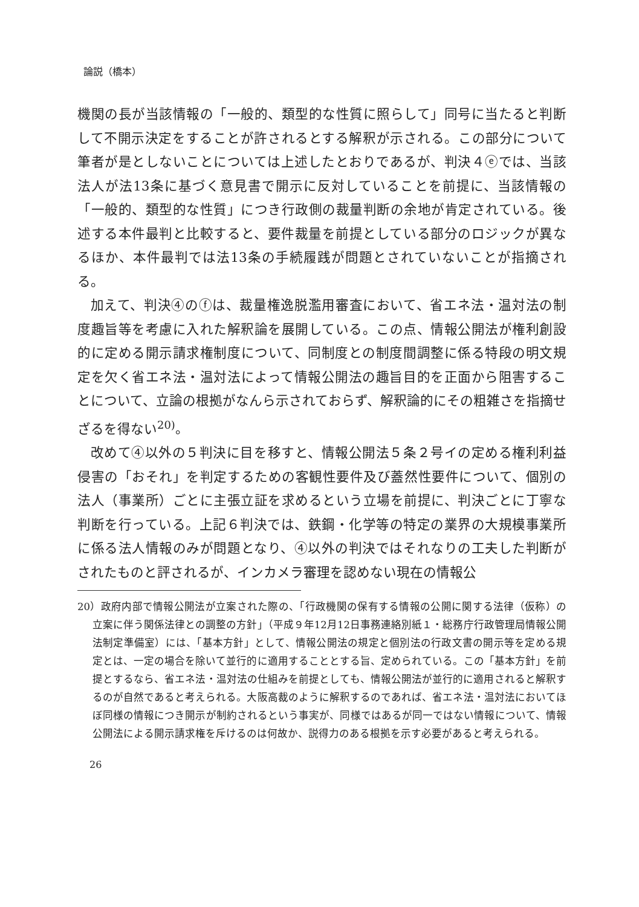論説（橋本）
機関の長が当該情報の「一般的、類型的な性質に照らして」同号に当たると判断して不開示決定をすることが許されるとする解釈が示される。この部分について筆者が是としないことについては上述したとおりであるが、判決４ⓔでは、当該法人が法13条に基づく意見書で開示に反対していることを前提に、当該情報の「一般的、類型的な性質」につき行政側の裁量判断の余地が肯定されている。後述する本件最判と比較すると、要件裁量を前提としている部分のロジックが異なるほか、本件最判では法13条の手続履践が問題とされていないことが指摘される。
加えて、判決④のⓕは、裁量権逸脱濫用審査において、省エネ法・温対法の制度趣旨等を考慮に入れた解釈論を展開している。この点、情報公開法が権利創設的に定める開示請求権制度について、同制度との制度間調整に係る特段の明文規定を欠く省エネ法・温対法によって情報公開法の趣旨目的を正面から阻害することについて、立論の根拠がなんら示されておらず、解釈論的にその粗雑さを指摘せざるを得ない<sup>20)</sup>。
改めて④以外の５判決に目を移すと、情報公開法５条２号イの定める権利利益侵害の「おそれ」を判定するための客観性要件及び蓋然性要件について、個別の法人（事業所）ごとに主張立証を求めるという立場を前提に、判決ごとに丁寧な判断を行っている。上記６判決では、鉄鋼・化学等の特定の業界の大規模事業所に係る法人情報のみが問題となり、④以外の判決ではそれなりの工夫した判断がされたものと評されるが、インカメラ審理を認めない現在の情報公
20）政府内部で情報公開法が立案された際の、「行政機関の保有する情報の公開に関する法律（仮称）の立案に伴う関係法律との調整の方針」（平成９年12月12日事務連絡別紙１・総務庁行政管理局情報公開法制定準備室）には、「基本方針」として、情報公開法の規定と個別法の行政文書の開示等を定める規定とは、一定の場合を除いて並行的に適用することとする旨、定められている。この「基本方針」を前提とするなら、省エネ法・温対法の仕組みを前提としても、情報公開法が並行的に適用されると解釈するのが自然であると考えられる。大阪高裁のように解釈するのであれば、省エネ法・温対法においてほぼ同様の情報につき開示が制約されるという事実が、同様ではあるが同一ではない情報について、情報公開法による開示請求権を斥けるのは何故か、説得力のある根拠を示す必要があると考えられる。
26